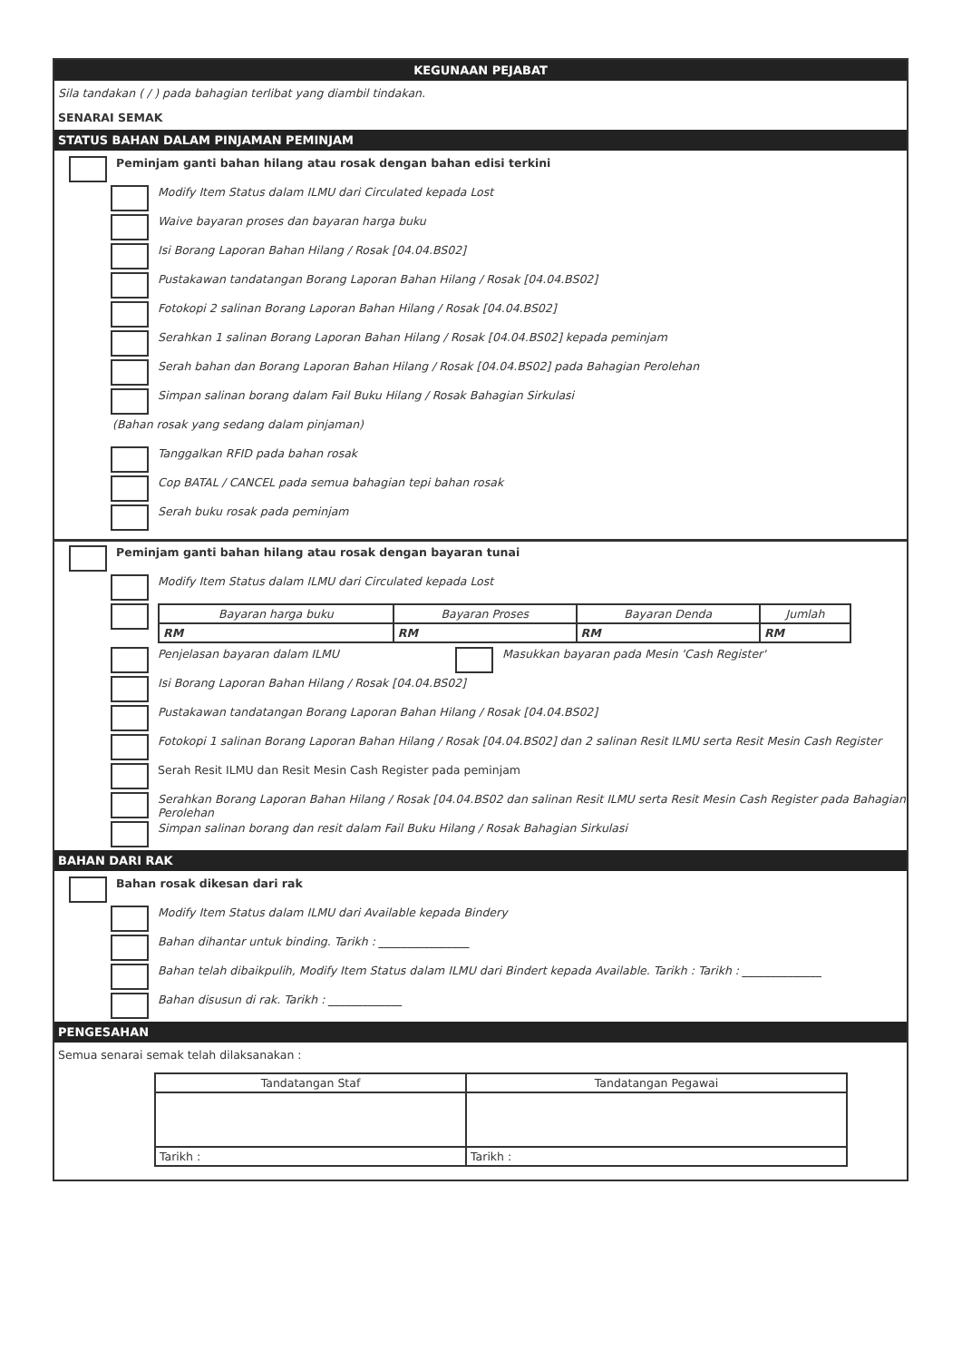KEGUNAAN PEJABAT
Sila tandakan ( / ) pada bahagian terlibat yang diambil tindakan.
SENARAI SEMAK
STATUS BAHAN DALAM PINJAMAN PEMINJAM
Peminjam ganti bahan hilang atau rosak dengan bahan edisi terkini
Modify Item Status dalam ILMU dari Circulated kepada Lost
Waive bayaran proses dan bayaran harga buku
Isi Borang Laporan Bahan Hilang / Rosak [04.04.BS02]
Pustakawan tandatangan Borang Laporan Bahan Hilang / Rosak [04.04.BS02]
Fotokopi 2 salinan Borang Laporan Bahan Hilang / Rosak [04.04.BS02]
Serahkan 1 salinan Borang Laporan Bahan Hilang / Rosak [04.04.BS02] kepada peminjam
Serah bahan dan Borang Laporan Bahan Hilang / Rosak [04.04.BS02] pada Bahagian Perolehan
Simpan salinan borang dalam Fail Buku Hilang / Rosak Bahagian Sirkulasi
(Bahan rosak yang sedang dalam pinjaman)
Tanggalkan RFID pada bahan rosak
Cop BATAL / CANCEL pada semua bahagian tepi bahan rosak
Serah buku rosak pada peminjam
Peminjam ganti bahan hilang atau rosak dengan bayaran tunai
Modify Item Status dalam ILMU dari Circulated kepada Lost
| Bayaran harga buku | Bayaran Proses | Bayaran Denda | Jumlah |
| --- | --- | --- | --- |
| RM | RM | RM | RM |
Penjelasan bayaran dalam ILMU
Masukkan bayaran pada Mesin 'Cash Register'
Isi Borang Laporan Bahan Hilang / Rosak [04.04.BS02]
Pustakawan tandatangan Borang Laporan Bahan Hilang / Rosak [04.04.BS02]
Fotokopi 1 salinan Borang Laporan Bahan Hilang / Rosak [04.04.BS02] dan 2 salinan Resit ILMU serta Resit Mesin Cash Register
Serah Resit ILMU dan Resit Mesin Cash Register pada peminjam
Serahkan Borang Laporan Bahan Hilang / Rosak [04.04.BS02 dan salinan Resit ILMU serta Resit Mesin Cash Register pada Bahagian Perolehan
Simpan salinan borang dan resit dalam Fail Buku Hilang / Rosak Bahagian Sirkulasi
BAHAN DARI RAK
Bahan rosak dikesan dari rak
Modify Item Status dalam ILMU dari Available kepada Bindery
Bahan dihantar untuk binding. Tarikh : ________________
Bahan telah dibaikpulih, Modify Item Status dalam ILMU dari Bindert kepada Available. Tarikh : Tarikh : ______________
Bahan disusun di rak. Tarikh : _____________
PENGESAHAN
Semua senarai semak telah dilaksanakan :
| Tandatangan Staf | Tandatangan Pegawai |
| --- | --- |
| Tarikh : | Tarikh : |